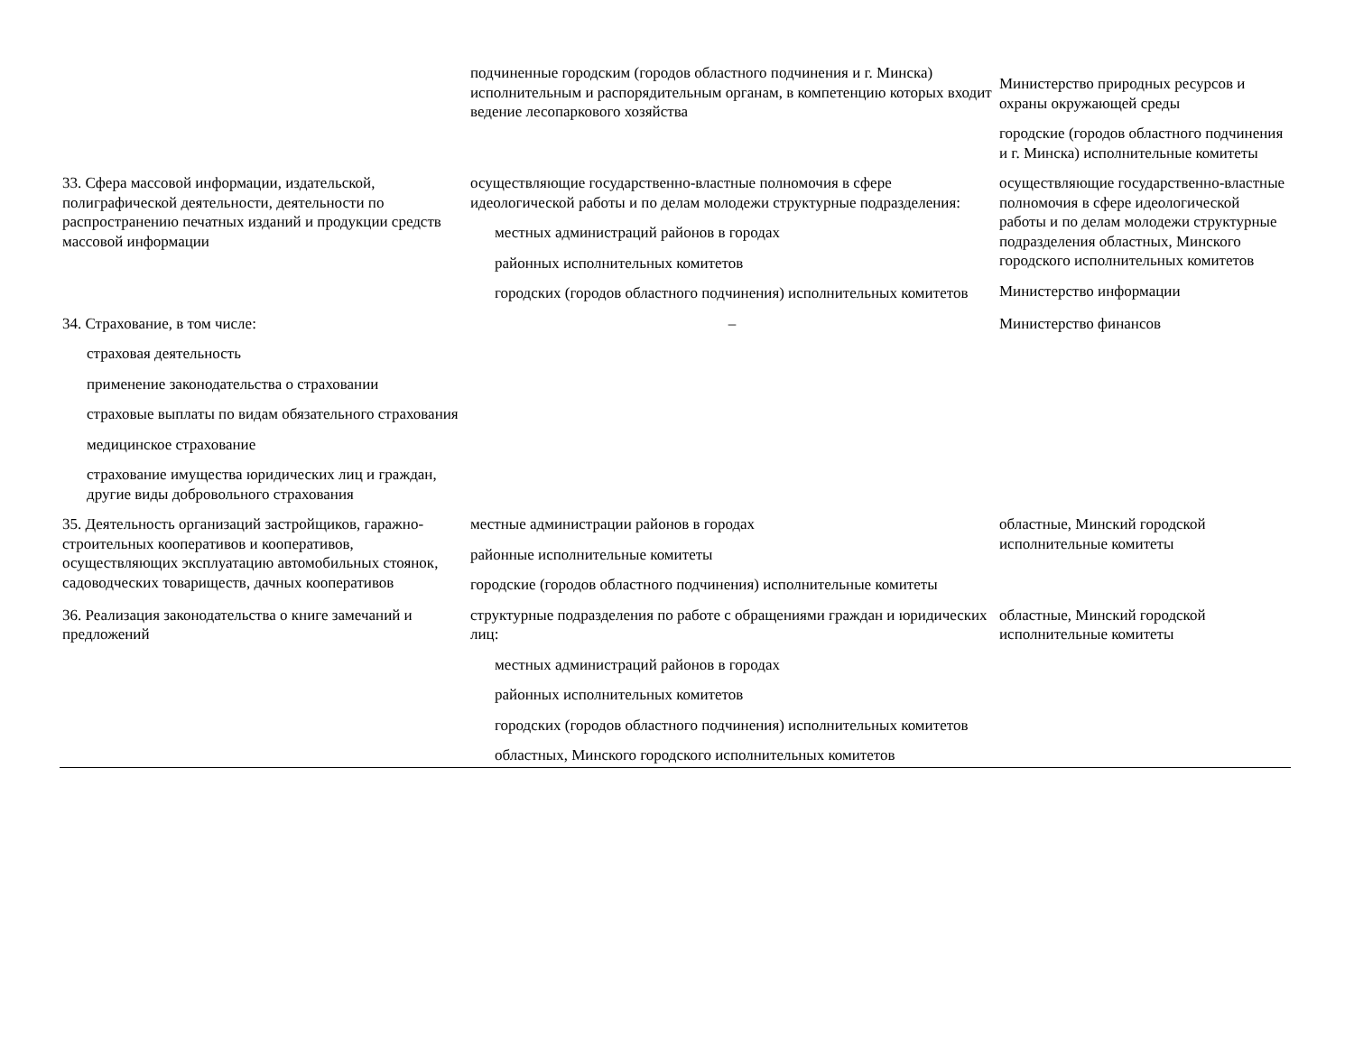| | подчиненные городским (городов областного подчинения и г. Минска) исполнительным и распорядительным органам, в компетенцию которых входит ведение лесопаркового хозяйства | Министерство природных ресурсов и охраны окружающей среды городские (городов областного подчинения и г. Минска) исполнительные комитеты |
| 33. Сфера массовой информации, издательской, полиграфической деятельности, деятельности по распространению печатных изданий и продукции средств массовой информации | осуществляющие государственно-властные полномочия в сфере идеологической работы и по делам молодежи структурные подразделения: местных администраций районов в городах районных исполнительных комитетов городских (городов областного подчинения) исполнительных комитетов | осуществляющие государственно-властные полномочия в сфере идеологической работы и по делам молодежи структурные подразделения областных, Минского городского исполнительных комитетов Министерство информации |
| 34. Страхование, в том числе: страховая деятельность применение законодательства о страховании страховые выплаты по видам обязательного страхования медицинское страхование страхование имущества юридических лиц и граждан, другие виды добровольного страхования | – | Министерство финансов |
| 35. Деятельность организаций застройщиков, гаражно-строительных кооперативов и кооперативов, осуществляющих эксплуатацию автомобильных стоянок, садоводческих товариществ, дачных кооперативов | местные администрации районов в городах районные исполнительные комитеты городские (городов областного подчинения) исполнительные комитеты | областные, Минский городской исполнительные комитеты |
| 36. Реализация законодательства о книге замечаний и предложений | структурные подразделения по работе с обращениями граждан и юридических лиц: местных администраций районов в городах районных исполнительных комитетов городских (городов областного подчинения) исполнительных комитетов областных, Минского городского исполнительных комитетов | областные, Минский городской исполнительные комитеты |